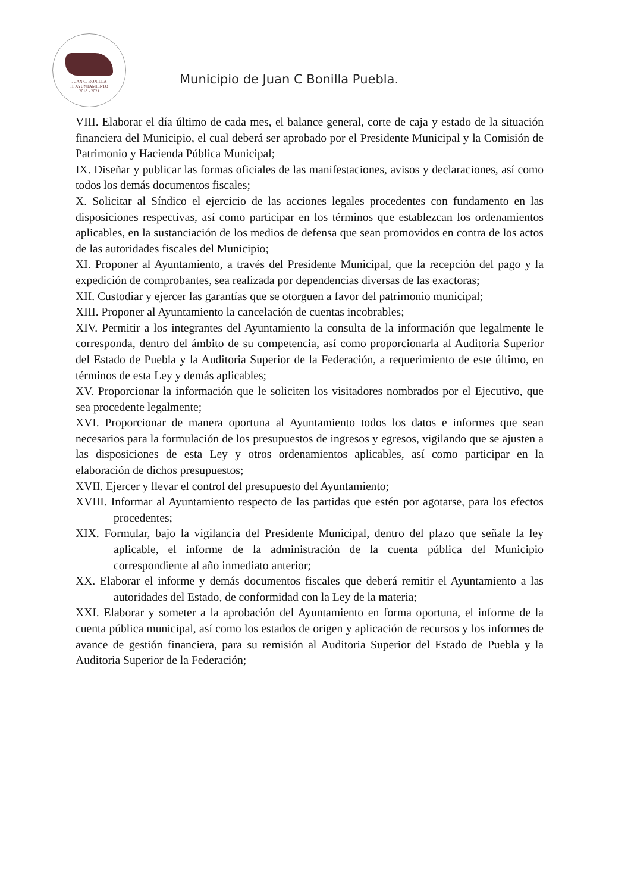JUAN C. BONILLA
H. AYUNTAMIENTO
2018 - 2021
Municipio de Juan C Bonilla Puebla.
VIII. Elaborar el día último de cada mes, el balance general, corte de caja y estado de la situación financiera del Municipio, el cual deberá ser aprobado por el Presidente Municipal y la Comisión de Patrimonio y Hacienda Pública Municipal;
IX. Diseñar y publicar las formas oficiales de las manifestaciones, avisos y declaraciones, así como todos los demás documentos fiscales;
X. Solicitar al Síndico el ejercicio de las acciones legales procedentes con fundamento en las disposiciones respectivas, así como participar en los términos que establezcan los ordenamientos aplicables, en la sustanciación de los medios de defensa que sean promovidos en contra de los actos de las autoridades fiscales del Municipio;
XI. Proponer al Ayuntamiento, a través del Presidente Municipal, que la recepción del pago y la expedición de comprobantes, sea realizada por dependencias diversas de las exactoras;
XII. Custodiar y ejercer las garantías que se otorguen a favor del patrimonio municipal;
XIII. Proponer al Ayuntamiento la cancelación de cuentas incobrables;
XIV. Permitir a los integrantes del Ayuntamiento la consulta de la información que legalmente le corresponda, dentro del ámbito de su competencia, así como proporcionarla al Auditoria Superior del Estado de Puebla y la Auditoria Superior de la Federación, a requerimiento de este último, en términos de esta Ley y demás aplicables;
XV. Proporcionar la información que le soliciten los visitadores nombrados por el Ejecutivo, que sea procedente legalmente;
XVI. Proporcionar de manera oportuna al Ayuntamiento todos los datos e informes que sean necesarios para la formulación de los presupuestos de ingresos y egresos, vigilando que se ajusten a las disposiciones de esta Ley y otros ordenamientos aplicables, así como participar en la elaboración de dichos presupuestos;
XVII. Ejercer y llevar el control del presupuesto del Ayuntamiento;
XVIII. Informar al Ayuntamiento respecto de las partidas que estén por agotarse, para los efectos procedentes;
XIX. Formular, bajo la vigilancia del Presidente Municipal, dentro del plazo que señale la ley aplicable, el informe de la administración de la cuenta pública del Municipio correspondiente al año inmediato anterior;
XX. Elaborar el informe y demás documentos fiscales que deberá remitir el Ayuntamiento a las autoridades del Estado, de conformidad con la Ley de la materia;
XXI. Elaborar y someter a la aprobación del Ayuntamiento en forma oportuna, el informe de la cuenta pública municipal, así como los estados de origen y aplicación de recursos y los informes de avance de gestión financiera, para su remisión al Auditoria Superior del Estado de Puebla y la Auditoria Superior de la Federación;